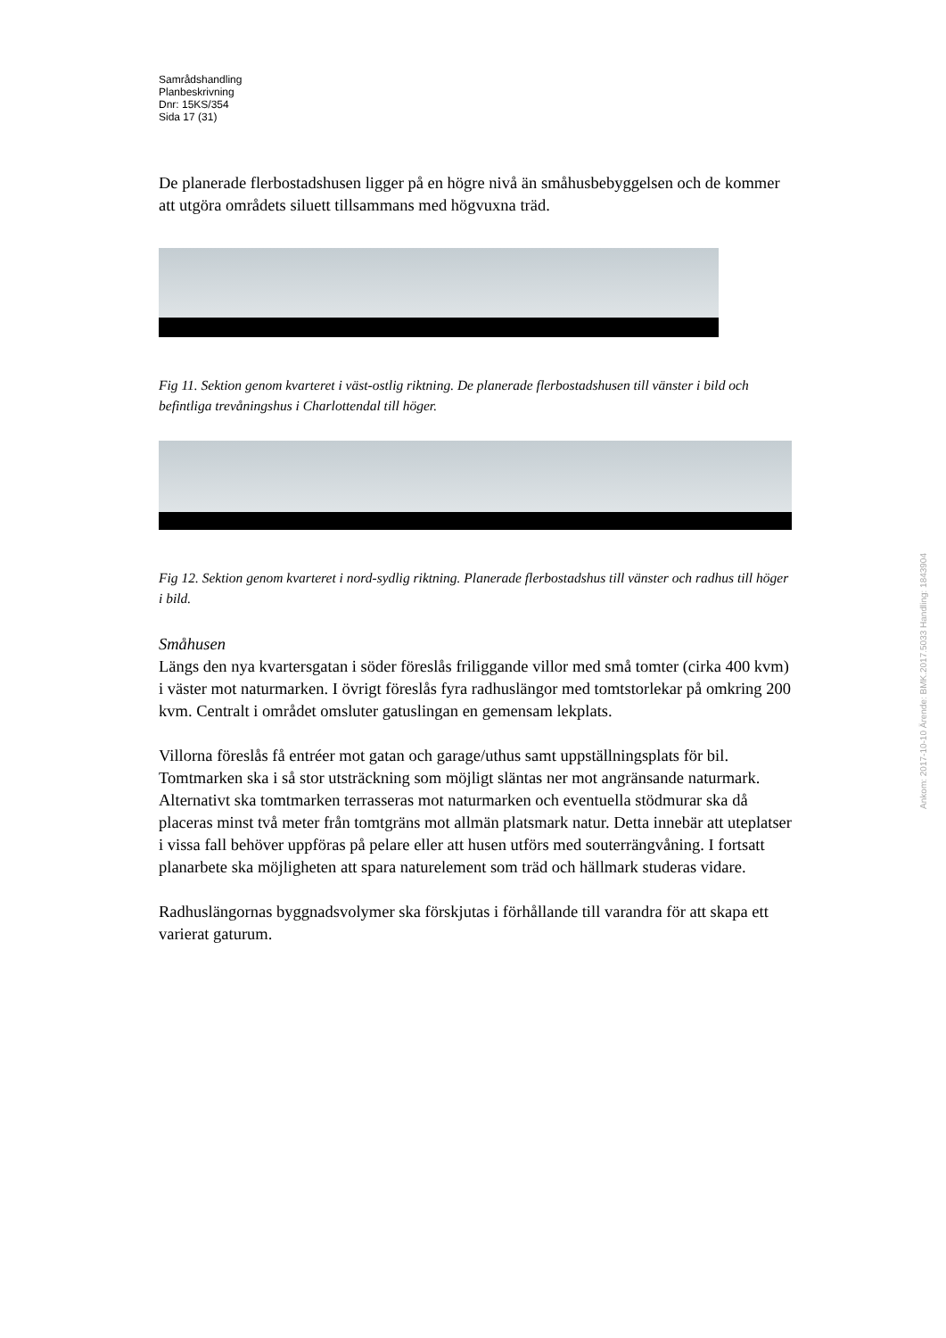Samrådshandling
Planbeskrivning
Dnr: 15KS/354
Sida 17 (31)
De planerade flerbostadshusen ligger på en högre nivå än småhusbebyggelsen och de kommer att utgöra områdets siluett tillsammans med högvuxna träd.
Fig 11. Sektion genom kvarteret i väst-ostlig riktning. De planerade flerbostadshusen till vänster i bild och befintliga trevåningshus i Charlottendal till höger.
Fig 12. Sektion genom kvarteret i nord-sydlig riktning. Planerade flerbostadshus till vänster och radhus till höger i bild.
Småhusen
Längs den nya kvartersgatan i söder föreslås friliggande villor med små tomter (cirka 400 kvm) i väster mot naturmarken. I övrigt föreslås fyra radhuslängor med tomtstorlekar på omkring 200 kvm. Centralt i området omsluter gatuslingan en gemensam lekplats.
Villorna föreslås få entréer mot gatan och garage/uthus samt uppställningsplats för bil. Tomtmarken ska i så stor utsträckning som möjligt släntas ner mot angränsande naturmark. Alternativt ska tomtmarken terrasseras mot naturmarken och eventuella stödmurar ska då placeras minst två meter från tomtgräns mot allmän platsmark natur. Detta innebär att uteplatser i vissa fall behöver uppföras på pelare eller att husen utförs med souterrängvåning. I fortsatt planarbete ska möjligheten att spara naturelement som träd och hällmark studeras vidare.
Radhuslängornas byggnadsvolymer ska förskjutas i förhållande till varandra för att skapa ett varierat gaturum.
Ankom: 2017-10-10 Ärende: BMK.2017.5033 Handling: 1843904